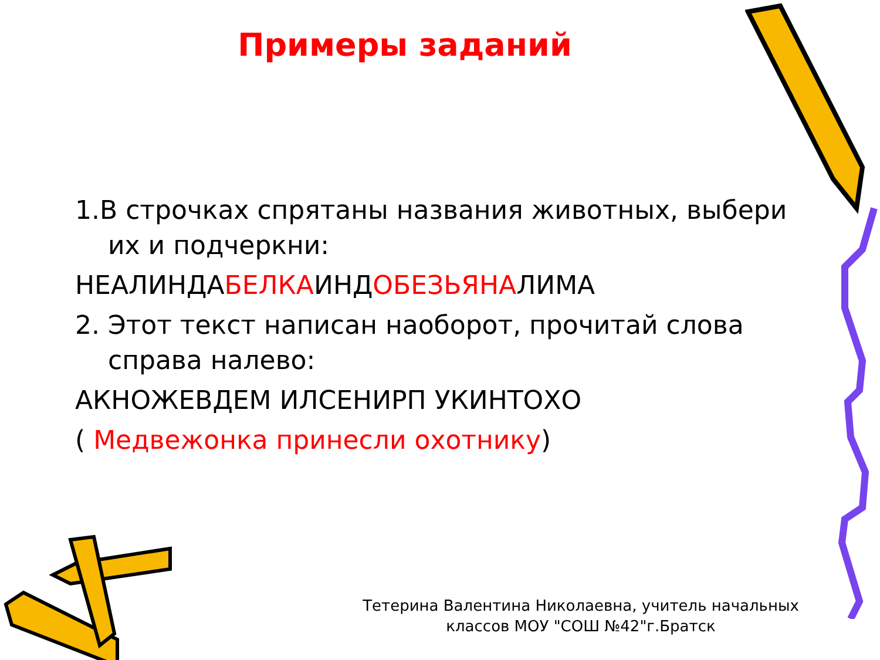Примеры заданий
1.В строчках спрятаны названия животных, выбери их и подчеркни:
НЕАЛИНДАБЕЛКАИНДОБЕЗЬЯНАЛИМА
2. Этот текст написан наоборот, прочитай слова справа налево:
АКНОЖЕВДЕМ ИЛСЕНИРП УКИНТОХО
( Медвежонка принесли охотнику)
Тетерина Валентина Николаевна, учитель начальных классов МОУ "СОШ №42"г.Братск